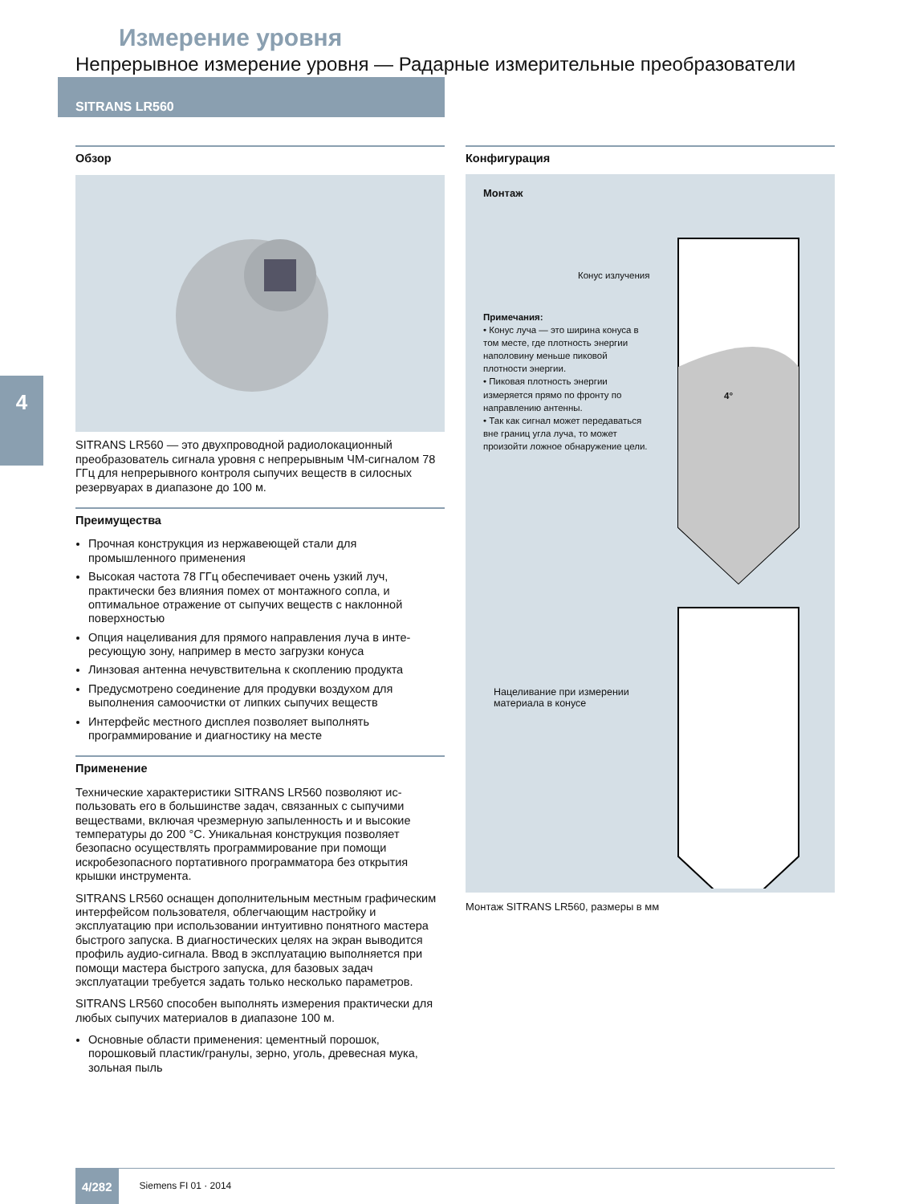Измерение уровня
Непрерывное измерение уровня — Радарные измерительные преобразователи
SITRANS LR560
4
Обзор
SITRANS LR560 — это двухпроводной радиолокационный преобразователь сигнала уровня с непрерывным ЧМ-сигна­лом 78 ГГц для непрерывного контроля сыпучих веществ в силосных резервуарах в диапазоне до 100 м.
Преимущества
Прочная конструкция из нержавеющей стали для промышленного применения
Высокая частота 78 ГГц обеспечивает очень узкий луч, практически без влияния помех от монтажного сопла, и оптимальное отражение от сыпучих веществ с наклон­ной поверхностью
Опция нацеливания для прямого направления луча в инте­ресующую зону, например в место загрузки конуса
Линзовая антенна нечувствительна к скоплению продукта
Предусмотрено соединение для продувки воздухом для выполнения самоочистки от липких сыпучих веществ
Интерфейс местного дисплея позволяет выполнять программирование и диагностику на месте
Применение
Технические характеристики SITRANS LR560 позволяют ис­пользовать его в большинстве задач, связанных с сыпучими веществами, включая чрезмерную запыленность и и высо­кие температуры до 200 °C. Уникальная конструкция позво­ляет безопасно осуществлять программирование при по­мощи искробезопасного портативного программатора без открытия крышки инструмента.
SITRANS LR560 оснащен дополнительным местным графи­ческим интерфейсом пользователя, облегчающим на­стройку и эксплуатацию при использовании интуитивно понятного мастера быстрого запуска. В диагностических целях на экран выводится профиль аудио-сигнала. Ввод в эксплуатацию выполняется при помощи мастера быст­рого запуска, для базовых задач эксплуатации требуется задать только несколько параметров.
SITRANS LR560 способен выполнять измерения практи­чески для любых сыпучих материалов в диапазоне 100 м.
Основные области применения: цементный порошок, порошковый пластик/гранулы, зерно, уголь, древесная мука, зольная пыль
Конфигурация
Монтаж
Конус излучения
Примечания:
• Конус луча — это ширина конуса в том месте, где плотность энергии наполовину меньше пиковой плотности энергии.
• Пиковая плотность энергии измеряется прямо по фронту по направлению антенны.
• Так как сигнал может передаваться вне границ угла луча, то может произойти ложное обнаружение цели.
4°
Нацеливание при измерении
материала в конусе
Монтаж SITRANS LR560, размеры в мм
4/282 Siemens FI 01 · 2014